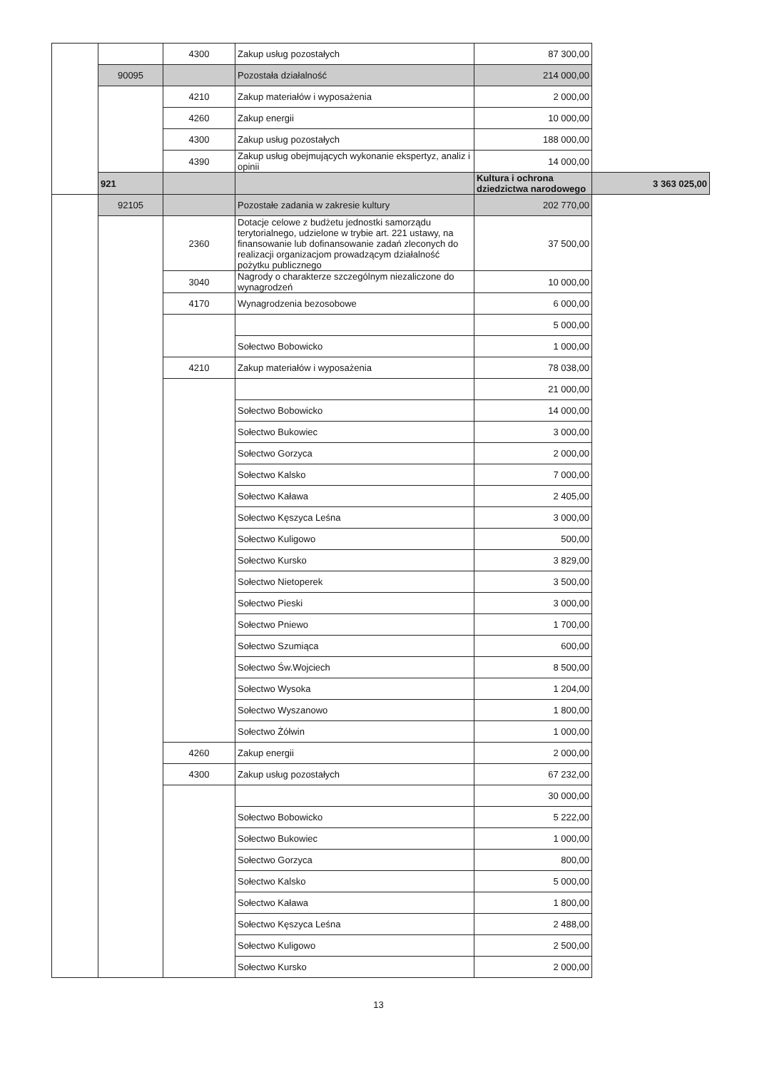| | | 4300 | Zakup usług pozostałych | 87 300,00 | |
| | 90095 | | Pozostała działalność | 214 000,00 | |
| | | 4210 | Zakup materiałów i wyposażenia | 2 000,00 | |
| | | 4260 | Zakup energii | 10 000,00 | |
| | | 4300 | Zakup usług pozostałych | 188 000,00 | |
| | | 4390 | Zakup usług obejmujących wykonanie ekspertyz, analiz i opinii | 14 000,00 | |
| | 921 | | | Kultura i ochrona dziedzictwa narodowego | 3 363 025,00 |
| | 92105 | | Pozostałe zadania w zakresie kultury | 202 770,00 | |
| | | 2360 | Dotacje celowe z budżetu jednostki samorządu terytorialnego, udzielone w trybie art. 221 ustawy, na finansowanie lub dofinansowanie zadań zleconych do realizacji organizacjom prowadzącym działalność pożytku publicznego | 37 500,00 | |
| | | 3040 | Nagrody o charakterze szczególnym niezaliczone do wynagrodzeń | 10 000,00 | |
| | | 4170 | Wynagrodzenia bezosobowe | 6 000,00 | |
| | | | | 5 000,00 | |
| | | | Sołectwo Bobowicko | 1 000,00 | |
| | | 4210 | Zakup materiałów i wyposażenia | 78 038,00 | |
| | | | | 21 000,00 | |
| | | | Sołectwo Bobowicko | 14 000,00 | |
| | | | Sołectwo Bukowiec | 3 000,00 | |
| | | | Sołectwo Gorzyca | 2 000,00 | |
| | | | Sołectwo Kalsko | 7 000,00 | |
| | | | Sołectwo Kaława | 2 405,00 | |
| | | | Sołectwo Kęszyca Leśna | 3 000,00 | |
| | | | Sołectwo Kuligowo | 500,00 | |
| | | | Sołectwo Kursko | 3 829,00 | |
| | | | Sołectwo Nietoperek | 3 500,00 | |
| | | | Sołectwo Pieski | 3 000,00 | |
| | | | Sołectwo Pniewo | 1 700,00 | |
| | | | Sołectwo Szumiąca | 600,00 | |
| | | | Sołectwo Św.Wojciech | 8 500,00 | |
| | | | Sołectwo Wysoka | 1 204,00 | |
| | | | Sołectwo Wyszanowo | 1 800,00 | |
| | | | Sołectwo Żółwin | 1 000,00 | |
| | | 4260 | Zakup energii | 2 000,00 | |
| | | 4300 | Zakup usług pozostałych | 67 232,00 | |
| | | | | 30 000,00 | |
| | | | Sołectwo Bobowicko | 5 222,00 | |
| | | | Sołectwo Bukowiec | 1 000,00 | |
| | | | Sołectwo Gorzyca | 800,00 | |
| | | | Sołectwo Kalsko | 5 000,00 | |
| | | | Sołectwo Kaława | 1 800,00 | |
| | | | Sołectwo Kęszyca Leśna | 2 488,00 | |
| | | | Sołectwo Kuligowo | 2 500,00 | |
| | | | Sołectwo Kursko | 2 000,00 | |
13